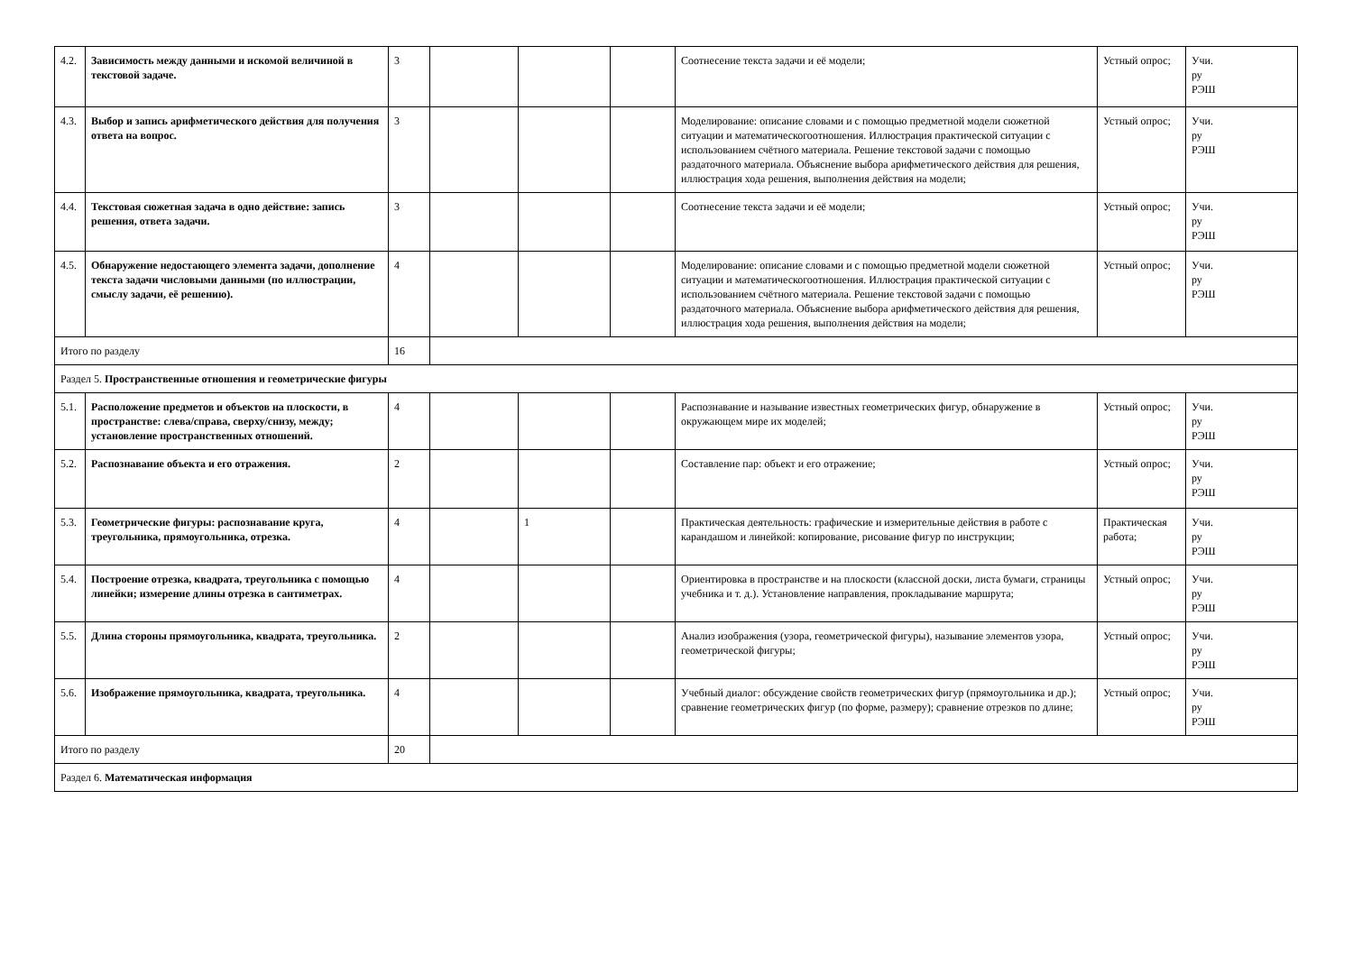| 4.2. | Зависимость между данными и искомой величиной в текстовой задаче. | 3 | | | | Соотнесение текста задачи и её модели; | Устный опрос; | Учи. ру РЭШ |
| 4.3. | Выбор и запись арифметического действия для получения ответа на вопрос. | 3 | | | | Моделирование: описание словами и с помощью предметной модели сюжетной ситуации и математическогоотношения. Иллюстрация практической ситуации с использованием счётного материала. Решение текстовой задачи с помощью раздаточного материала. Объяснение выбора арифметического действия для решения, иллюстрация хода решения, выполнения действия на модели; | Устный опрос; | Учи. ру РЭШ |
| 4.4. | Текстовая сюжетная задача в одно действие: запись решения, ответа задачи. | 3 | | | | Соотнесение текста задачи и её модели; | Устный опрос; | Учи. ру РЭШ |
| 4.5. | Обнаружение недостающего элемента задачи, дополнение текста задачи числовыми данными (по иллюстрации, смыслу задачи, её решению). | 4 | | | | Моделирование: описание словами и с помощью предметной модели сюжетной ситуации и математическогоотношения. Иллюстрация практической ситуации с использованием счётного материала. Решение текстовой задачи с помощью раздаточного материала. Объяснение выбора арифметического действия для решения, иллюстрация хода решения, выполнения действия на модели; | Устный опрос; | Учи. ру РЭШ |
| Итого по разделу | | 16 | | | | | | |
| Раздел 5. Пространственные отношения и геометрические фигуры | | | | | | | | |
| 5.1. | Расположение предметов и объектов на плоскости, в пространстве: слева/справа, сверху/снизу, между; установление пространственных отношений. | 4 | | | | Распознавание и называние известных геометрических фигур, обнаружение в окружающем мире их моделей; | Устный опрос; | Учи. ру РЭШ |
| 5.2. | Распознавание объекта и его отражения. | 2 | | | | Составление пар: объект и его отражение; | Устный опрос; | Учи. ру РЭШ |
| 5.3. | Геометрические фигуры: распознавание круга, треугольника, прямоугольника, отрезка. | 4 | | 1 | | Практическая деятельность: графические и измерительные действия в работе с карандашом и линейкой: копирование, рисование фигур по инструкции; | Практическая работа; | Учи. ру РЭШ |
| 5.4. | Построение отрезка, квадрата, треугольника с помощью линейки; измерение длины отрезка в сантиметрах. | 4 | | | | Ориентировка в пространстве и на плоскости (классной доски, листа бумаги, страницы учебника и т. д.). Установление направления, прокладывание маршрута; | Устный опрос; | Учи. ру РЭШ |
| 5.5. | Длина стороны прямоугольника, квадрата, треугольника. | 2 | | | | Анализ изображения (узора, геометрической фигуры), называние элементов узора, геометрической фигуры; | Устный опрос; | Учи. ру РЭШ |
| 5.6. | Изображение прямоугольника, квадрата, треугольника. | 4 | | | | Учебный диалог: обсуждение свойств геометрических фигур (прямоугольника и др.); сравнение геометрических фигур (по форме, размеру); сравнение отрезков по длине; | Устный опрос; | Учи. ру РЭШ |
| Итого по разделу | | 20 | | | | | | |
| Раздел 6. Математическая информация | | | | | | | | |